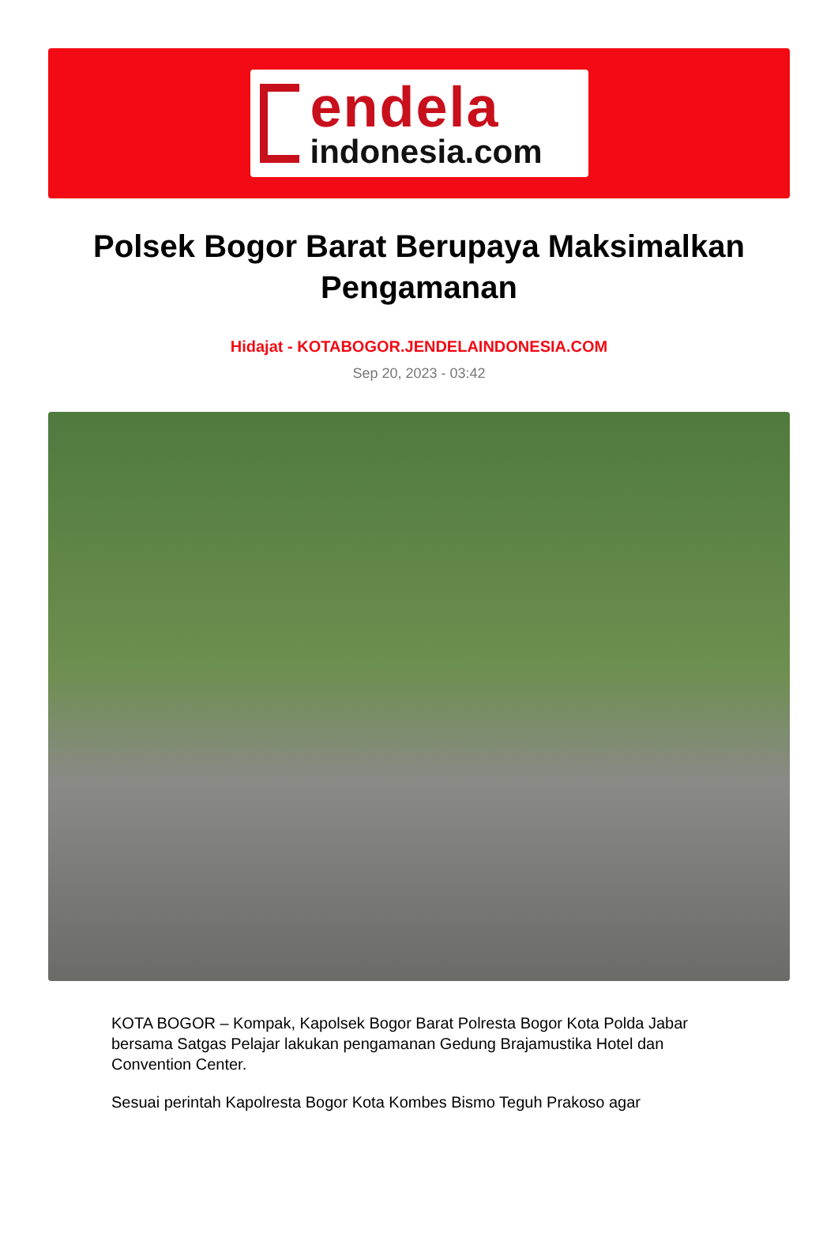endela
indonesia.com
Polsek Bogor Barat Berupaya Maksimalkan Pengamanan
Hidajat - KOTABOGOR.JENDELAINDONESIA.COM
Sep 20, 2023 - 03:42
KOTA BOGOR – Kompak, Kapolsek Bogor Barat Polresta Bogor Kota Polda Jabar bersama Satgas Pelajar lakukan pengamanan Gedung Brajamustika Hotel dan Convention Center.
Sesuai perintah Kapolresta Bogor Kota Kombes Bismo Teguh Prakoso agar